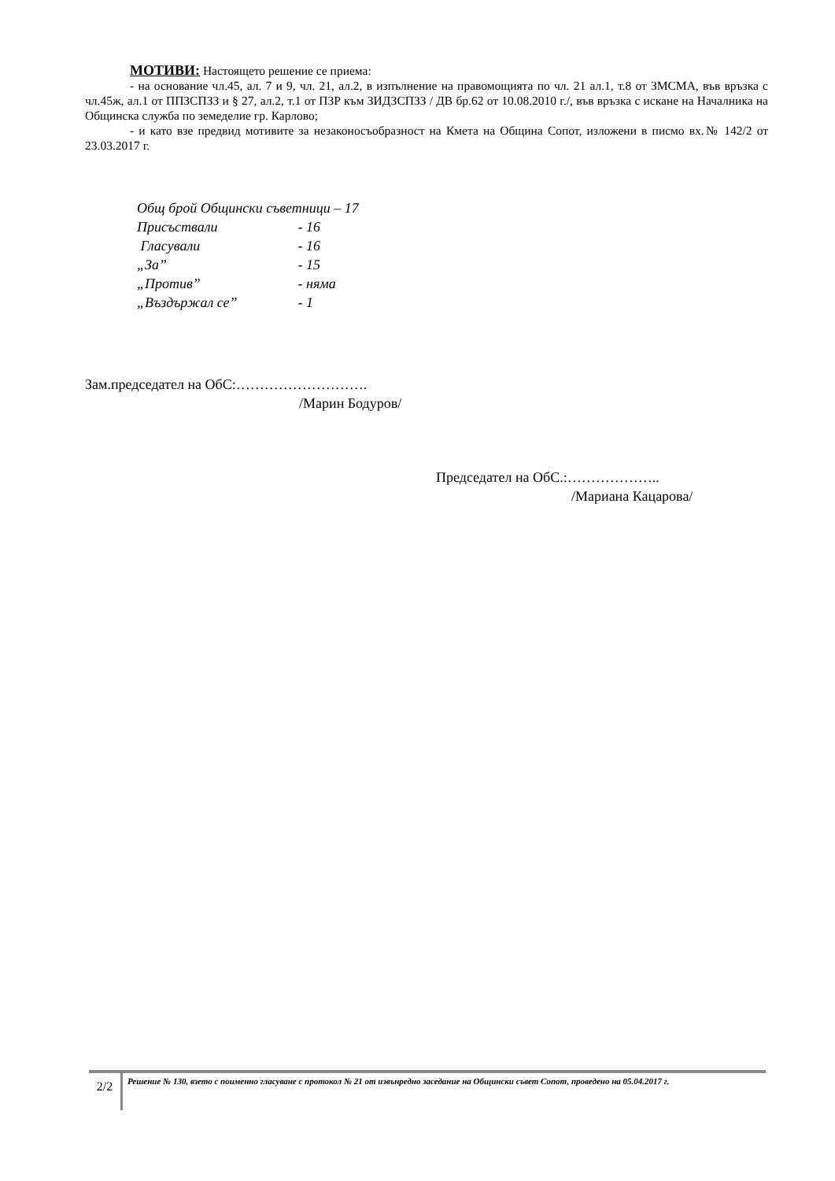МОТИВИ: Настоящето решение се приема:
- на основание чл.45, ал. 7 и 9, чл. 21, ал.2, в изпълнение на правомощията по чл. 21 ал.1, т.8 от ЗМСМА, във връзка с чл.45ж, ал.1 от ППЗСПЗЗ и § 27, ал.2, т.1 от ПЗР към ЗИДЗСПЗЗ / ДВ бр.62 от 10.08.2010 г./, във връзка с искане на Началника на Общинска служба по земеделие гр. Карлово;
- и като взе предвид мотивите за незаконосъобразност на Кмета на Община Сопот, изложени в писмо вх.№ 142/2 от 23.03.2017 г.
Общ брой Общински съветници – 17
Присъствали - 16
Гласували - 16
„За” - 15
„Против” - няма
„Въздържал се” - 1
Зам.председател на ОбС:……………………….
/Марин Бодуров/
Председател на ОбС.:………………..
/Мариана Кацарова/
2/2
Решение № 130, взето с поименно гласуване с протокол № 21 от извънредно заседание на Общински съвет Сопот, проведено на 05.04.2017 г.